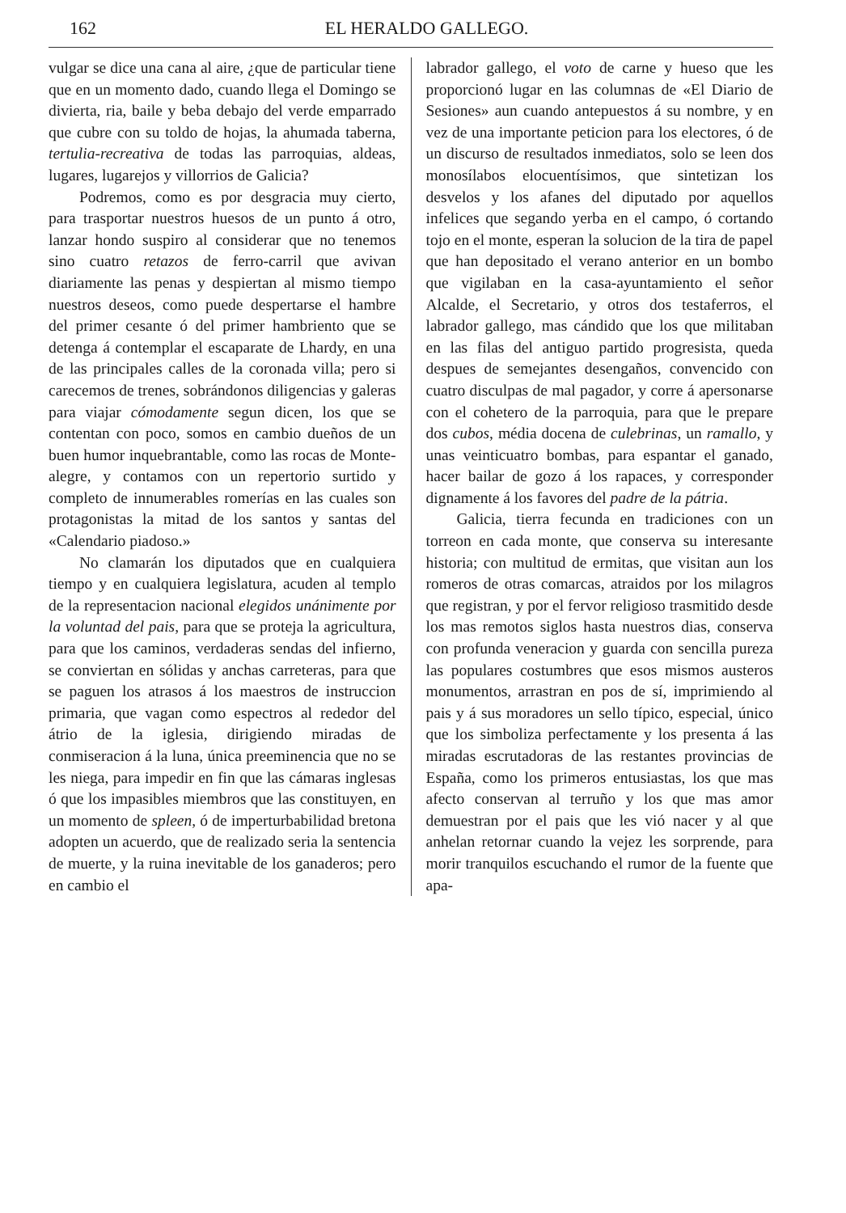162 EL HERALDO GALLEGO.
vulgar se dice una cana al aire, ¿que de particular tiene que en un momento dado, cuando llega el Domingo se divierta, ria, baile y beba debajo del verde emparrado que cubre con su toldo de hojas, la ahumada taberna, tertulia-recreativa de todas las parroquias, aldeas, lugares, lugarejos y villorrios de Galicia?
Podremos, como es por desgracia muy cierto, para trasportar nuestros huesos de un punto á otro, lanzar hondo suspiro al considerar que no tenemos sino cuatro retazos de ferro-carril que avivan diariamente las penas y despiertan al mismo tiempo nuestros deseos, como puede despertarse el hambre del primer cesante ó del primer hambriento que se detenga á contemplar el escaparate de Lhardy, en una de las principales calles de la coronada villa; pero si carecemos de trenes, sobrándonos diligencias y galeras para viajar cómodamente segun dicen, los que se contentan con poco, somos en cambio dueños de un buen humor inquebrantable, como las rocas de Monte-alegre, y contamos con un repertorio surtido y completo de innumerables romerías en las cuales son protagonistas la mitad de los santos y santas del «Calendario piadoso.»
No clamarán los diputados que en cualquiera tiempo y en cualquiera legislatura, acuden al templo de la representacion nacional elegidos unánimente por la voluntad del pais, para que se proteja la agricultura, para que los caminos, verdaderas sendas del infierno, se conviertan en sólidas y anchas carreteras, para que se paguen los atrasos á los maestros de instruccion primaria, que vagan como espectros al rededor del átrio de la iglesia, dirigiendo miradas de conmiseracion á la luna, única preeminencia que no se les niega, para impedir en fin que las cámaras inglesas ó que los impasibles miembros que las constituyen, en un momento de spleen, ó de imperturbabilidad bretona adopten un acuerdo, que de realizado seria la sentencia de muerte, y la ruina inevitable de los ganaderos; pero en cambio el
labrador gallego, el voto de carne y hueso que les proporcionó lugar en las columnas de «El Diario de Sesiones» aun cuando antepuestos á su nombre, y en vez de una importante peticion para los electores, ó de un discurso de resultados inmediatos, solo se leen dos monosílabos elocuentísimos, que sintetizan los desvelos y los afanes del diputado por aquellos infelices que segando yerba en el campo, ó cortando tojo en el monte, esperan la solucion de la tira de papel que han depositado el verano anterior en un bombo que vigilaban en la casa-ayuntamiento el señor Alcalde, el Secretario, y otros dos testaferros, el labrador gallego, mas cándido que los que militaban en las filas del antiguo partido progresista, queda despues de semejantes desengaños, convencido con cuatro disculpas de mal pagador, y corre á apersonarse con el cohetero de la parroquia, para que le prepare dos cubos, média docena de culebrinas, un ramallo, y unas veinticuatro bombas, para espantar el ganado, hacer bailar de gozo á los rapaces, y corresponder dignamente á los favores del padre de la pátria.
Galicia, tierra fecunda en tradiciones con un torreon en cada monte, que conserva su interesante historia; con multitud de ermitas, que visitan aun los romeros de otras comarcas, atraidos por los milagros que registran, y por el fervor religioso trasmitido desde los mas remotos siglos hasta nuestros dias, conserva con profunda veneracion y guarda con sencilla pureza las populares costumbres que esos mismos austeros monumentos, arrastran en pos de sí, imprimiendo al pais y á sus moradores un sello típico, especial, único que los simboliza perfectamente y los presenta á las miradas escrutadoras de las restantes provincias de España, como los primeros entusiastas, los que mas afecto conservan al terruño y los que mas amor demuestran por el pais que les vió nacer y al que anhelan retornar cuando la vejez les sorprende, para morir tranquilos escuchando el rumor de la fuente que apa-